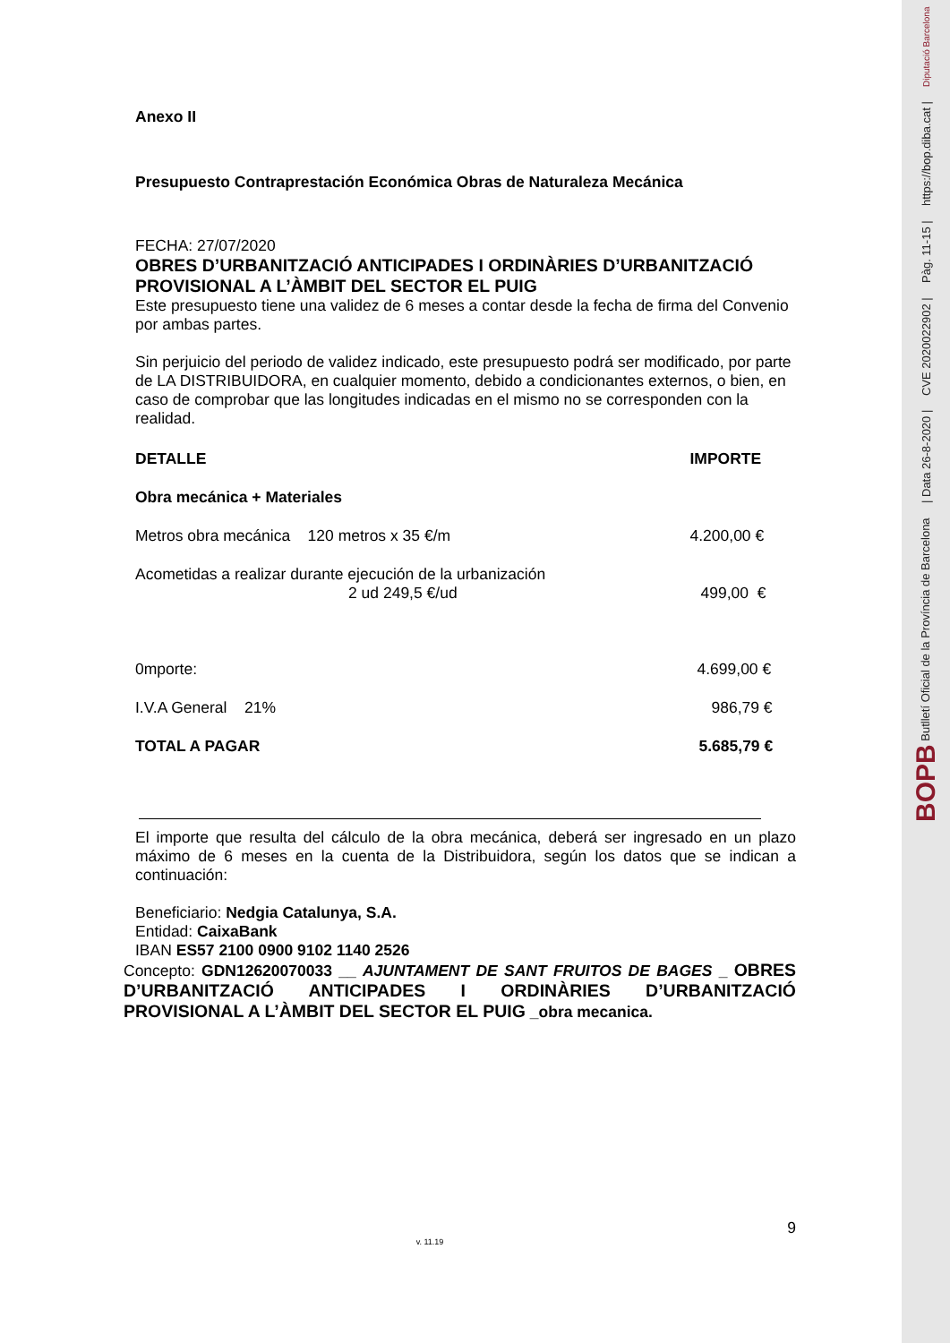BOPB Butlletí Oficial de la Província de Barcelona | Data 26-8-2020 | CVE 2020022902 | Pàg. 11-15 | https://bop.diba.cat | Diputació Barcelona
Anexo II
Presupuesto Contraprestación Económica Obras de Naturaleza Mecánica
FECHA: 27/07/2020
OBRES D’URBANITZACIÓ ANTICIPADES I ORDINÀRIES D’URBANITZACIÓ PROVISIONAL A L’ÀMBIT DEL SECTOR EL PUIG
Este presupuesto tiene una validez de 6 meses a contar desde la fecha de firma del Convenio por ambas partes.
Sin perjuicio del periodo de validez indicado, este presupuesto podrá ser modificado, por parte de LA DISTRIBUIDORA, en cualquier momento, debido a condicionantes externos, o bien, en caso de comprobar que las longitudes indicadas en el mismo no se corresponden con la realidad.
| DETALLE | IMPORTE |
| --- | --- |
| Obra mecánica + Materiales | |
| Metros obra mecánica 120 metros x 35 €/m | 4.200,00 € |
| Acometidas a realizar durante ejecución de la urbanización 2 ud 249,5 €/ud | 499,00 € |
| 0mporte: | 4.699,00 € |
| I.V.A General 21% | 986,79 € |
| TOTAL A PAGAR | 5.685,79 € |
El importe que resulta del cálculo de la obra mecánica, deberá ser ingresado en un plazo máximo de 6 meses en la cuenta de la Distribuidora, según los datos que se indican a continuación:
Beneficiario: Nedgia Catalunya, S.A.
Entidad: CaixaBank
IBAN ES57 2100 0900 9102 1140 2526
Concepto: GDN12620070033 __ AJUNTAMENT DE SANT FRUITOS DE BAGES _ OBRES D’URBANITZACIÓ ANTICIPADES I ORDINÀRIES D’URBANITZACIÓ PROVISIONAL A L’ÀMBIT DEL SECTOR EL PUIG _obra mecanica.
9
v. 11.19